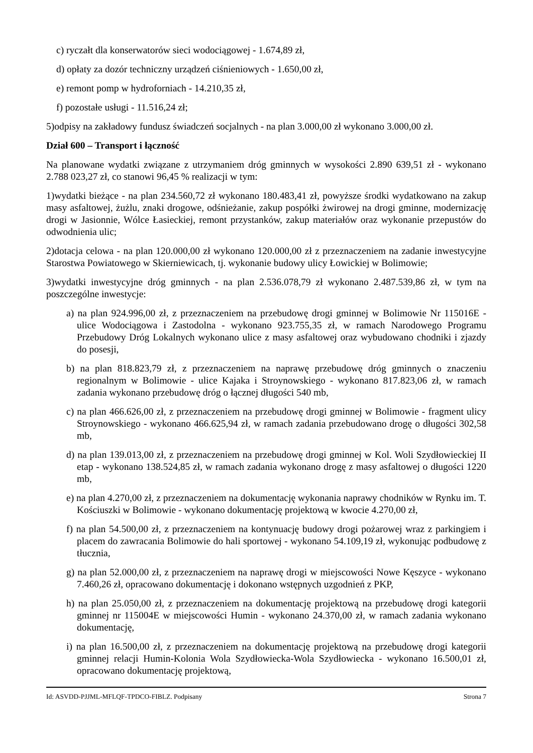c) ryczałt dla konserwatorów sieci wodociągowej - 1.674,89 zł,
d) opłaty za dozór techniczny urządzeń ciśnieniowych - 1.650,00 zł,
e) remont pomp w hydroforniach - 14.210,35 zł,
f) pozostałe usługi - 11.516,24 zł;
5)odpisy na zakładowy fundusz świadczeń socjalnych - na plan 3.000,00 zł wykonano 3.000,00 zł.
Dział 600 – Transport i łączność
Na planowane wydatki związane z utrzymaniem dróg gminnych w wysokości 2.890 639,51 zł - wykonano 2.788 023,27 zł, co stanowi 96,45 % realizacji w tym:
1)wydatki bieżące - na plan 234.560,72 zł wykonano 180.483,41 zł, powyższe środki wydatkowano na zakup masy asfaltowej, żużlu, znaki drogowe, odśnieżanie, zakup pospółki żwirowej na drogi gminne, modernizację drogi w Jasionnie, Wólce Łasieckiej, remont przystanków, zakup materiałów oraz wykonanie przepustów do odwodnienia ulic;
2)dotacja celowa - na plan 120.000,00 zł wykonano 120.000,00 zł z przeznaczeniem na zadanie inwestycyjne Starostwa Powiatowego w Skierniewicach, tj. wykonanie budowy ulicy Łowickiej w Bolimowie;
3)wydatki inwestycyjne dróg gminnych - na plan 2.536.078,79 zł wykonano 2.487.539,86 zł, w tym na poszczególne inwestycje:
a) na plan 924.996,00 zł, z przeznaczeniem na przebudowę drogi gminnej w Bolimowie Nr 115016E - ulice Wodociągowa i Zastodolna - wykonano 923.755,35 zł, w ramach Narodowego Programu Przebudowy Dróg Lokalnych wykonano ulice z masy asfaltowej oraz wybudowano chodniki i zjazdy do posesji,
b) na plan 818.823,79 zł, z przeznaczeniem na naprawę przebudowę dróg gminnych o znaczeniu regionalnym w Bolimowie - ulice Kajaka i Stroynowskiego - wykonano 817.823,06 zł, w ramach zadania wykonano przebudowę dróg o łącznej długości 540 mb,
c) na plan 466.626,00 zł, z przeznaczeniem na przebudowę drogi gminnej w Bolimowie - fragment ulicy Stroynowskiego - wykonano 466.625,94 zł, w ramach zadania przebudowano drogę o długości 302,58 mb,
d) na plan 139.013,00 zł, z przeznaczeniem na przebudowę drogi gminnej w Kol. Woli Szydłowieckiej II etap - wykonano 138.524,85 zł, w ramach zadania wykonano drogę z masy asfaltowej o długości 1220 mb,
e) na plan 4.270,00 zł, z przeznaczeniem na dokumentację wykonania naprawy chodników w Rynku im. T. Kościuszki w Bolimowie - wykonano dokumentację projektową w kwocie 4.270,00 zł,
f) na plan 54.500,00 zł, z przeznaczeniem na kontynuację budowy drogi pożarowej wraz z parkingiem i placem do zawracania Bolimowie do hali sportowej - wykonano 54.109,19 zł, wykonując podbudowę z tłucznia,
g) na plan 52.000,00 zł, z przeznaczeniem na naprawę drogi w miejscowości Nowe Kęszyce - wykonano 7.460,26 zł, opracowano dokumentację i dokonano wstępnych uzgodnień z PKP,
h) na plan 25.050,00 zł, z przeznaczeniem na dokumentację projektową na przebudowę drogi kategorii gminnej nr 115004E w miejscowości Humin - wykonano 24.370,00 zł, w ramach zadania wykonano dokumentację,
i) na plan 16.500,00 zł, z przeznaczeniem na dokumentację projektową na przebudowę drogi kategorii gminnej relacji Humin-Kolonia Wola Szydłowiecka-Wola Szydłowiecka - wykonano 16.500,01 zł, opracowano dokumentację projektową,
Id: ASVDD-PJJML-MFLQF-TPDCO-FIBLZ. Podpisany Strona 7